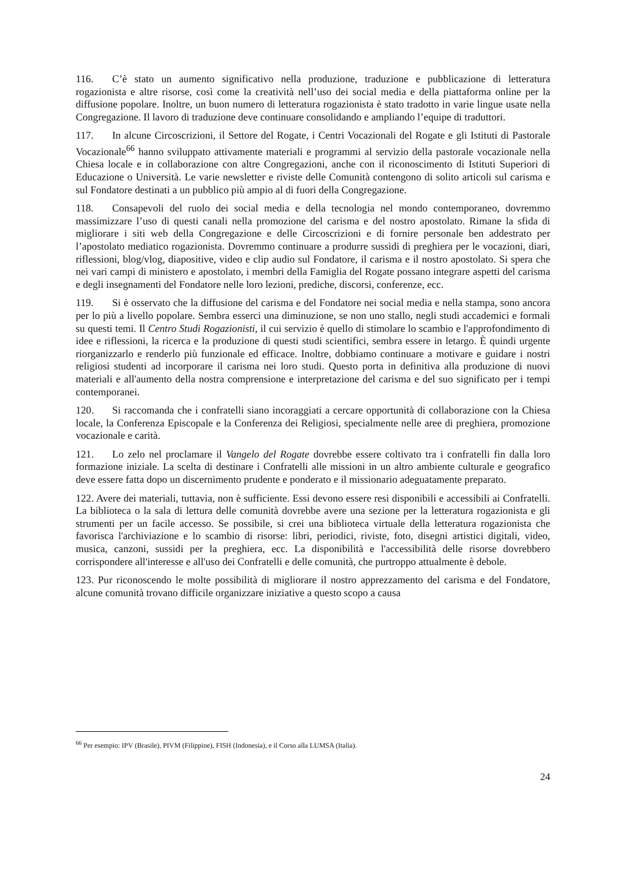116. C’è stato un aumento significativo nella produzione, traduzione e pubblicazione di letteratura rogazionista e altre risorse, così come la creatività nell’uso dei social media e della piattaforma online per la diffusione popolare. Inoltre, un buon numero di letteratura rogazionista è stato tradotto in varie lingue usate nella Congregazione. Il lavoro di traduzione deve continuare consolidando e ampliando l’equipe di traduttori.
117. In alcune Circoscrizioni, il Settore del Rogate, i Centri Vocazionali del Rogate e gli Istituti di Pastorale Vocazionale<sup>66</sup> hanno sviluppato attivamente materiali e programmi al servizio della pastorale vocazionale nella Chiesa locale e in collaborazione con altre Congregazioni, anche con il riconoscimento di Istituti Superiori di Educazione o Università. Le varie newsletter e riviste delle Comunità contengono di solito articoli sul carisma e sul Fondatore destinati a un pubblico più ampio al di fuori della Congregazione.
118. Consapevoli del ruolo dei social media e della tecnologia nel mondo contemporaneo, dovremmo massimizzare l’uso di questi canali nella promozione del carisma e del nostro apostolato. Rimane la sfida di migliorare i siti web della Congregazione e delle Circoscrizioni e di fornire personale ben addestrato per l’apostolato mediatico rogazionista. Dovremmo continuare a produrre sussidi di preghiera per le vocazioni, diari, riflessioni, blog/vlog, diapositive, video e clip audio sul Fondatore, il carisma e il nostro apostolato. Si spera che nei vari campi di ministero e apostolato, i membri della Famiglia del Rogate possano integrare aspetti del carisma e degli insegnamenti del Fondatore nelle loro lezioni, prediche, discorsi, conferenze, ecc.
119. Si è osservato che la diffusione del carisma e del Fondatore nei social media e nella stampa, sono ancora per lo più a livello popolare. Sembra esserci una diminuzione, se non uno stallo, negli studi accademici e formali su questi temi. Il Centro Studi Rogazionisti, il cui servizio è quello di stimolare lo scambio e l'approfondimento di idee e riflessioni, la ricerca e la produzione di questi studi scientifici, sembra essere in letargo. È quindi urgente riorganizzarlo e renderlo più funzionale ed efficace. Inoltre, dobbiamo continuare a motivare e guidare i nostri religiosi studenti ad incorporare il carisma nei loro studi. Questo porta in definitiva alla produzione di nuovi materiali e all'aumento della nostra comprensione e interpretazione del carisma e del suo significato per i tempi contemporanei.
120. Si raccomanda che i confratelli siano incoraggiati a cercare opportunità di collaborazione con la Chiesa locale, la Conferenza Episcopale e la Conferenza dei Religiosi, specialmente nelle aree di preghiera, promozione vocazionale e carità.
121. Lo zelo nel proclamare il Vangelo del Rogate dovrebbe essere coltivato tra i confratelli fin dalla loro formazione iniziale. La scelta di destinare i Confratelli alle missioni in un altro ambiente culturale e geografico deve essere fatta dopo un discernimento prudente e ponderato e il missionario adeguatamente preparato.
122. Avere dei materiali, tuttavia, non è sufficiente. Essi devono essere resi disponibili e accessibili ai Confratelli. La biblioteca o la sala di lettura delle comunità dovrebbe avere una sezione per la letteratura rogazionista e gli strumenti per un facile accesso. Se possibile, si crei una biblioteca virtuale della letteratura rogazionista che favorisca l'archiviazione e lo scambio di risorse: libri, periodici, riviste, foto, disegni artistici digitali, video, musica, canzoni, sussidi per la preghiera, ecc. La disponibilità e l'accessibilità delle risorse dovrebbero corrispondere all'interesse e all'uso dei Confratelli e delle comunità, che purtroppo attualmente è debole.
123. Pur riconoscendo le molte possibilità di migliorare il nostro apprezzamento del carisma e del Fondatore, alcune comunità trovano difficile organizzare iniziative a questo scopo a causa
<sup>66</sup> Per esempio: IPV (Brasile), PIVM (Filippine), FISH (Indonesia), e il Corso alla LUMSA (Italia).
24